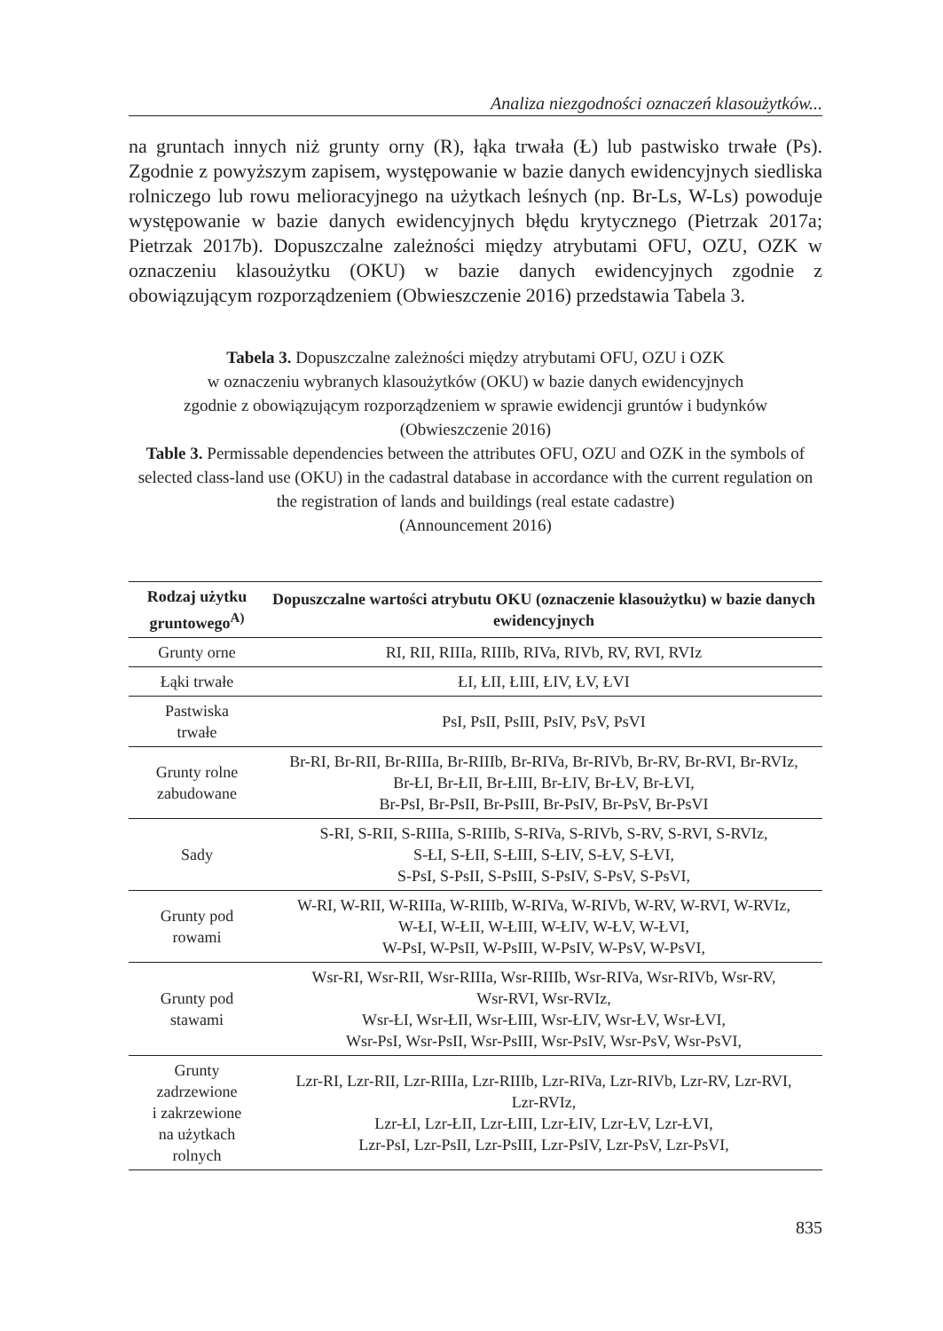Analiza niezgodności oznaczeń klasoużytków...
na gruntach innych niż grunty orny (R), łąka trwała (Ł) lub pastwisko trwałe (Ps). Zgodnie z powyższym zapisem, występowanie w bazie danych ewidencyjnych siedliska rolniczego lub rowu melioracyjnego na użytkach leśnych (np. Br-Ls, W-Ls) powoduje występowanie w bazie danych ewidencyjnych błędu krytycznego (Pietrzak 2017a; Pietrzak 2017b). Dopuszczalne zależności między atrybutami OFU, OZU, OZK w oznaczeniu klasoużytku (OKU) w bazie danych ewidencyjnych zgodnie z obowiązującym rozporządzeniem (Obwieszczenie 2016) przedstawia Tabela 3.
Tabela 3. Dopuszczalne zależności między atrybutami OFU, OZU i OZK
w oznaczeniu wybranych klasoużytków (OKU) w bazie danych ewidencyjnych
zgodnie z obowiązującym rozporządzeniem w sprawie ewidencji gruntów i budynków
(Obwieszczenie 2016)
Table 3. Permissable dependencies between the attributes OFU, OZU and OZK in the symbols of selected class-land use (OKU) in the cadastral database in accordance with the current regulation on the registration of lands and buildings (real estate cadastre)
(Announcement 2016)
| Rodzaj użytku gruntowego<sup>A)</sup> | Dopuszczalne wartości atrybutu OKU (oznaczenie klasoużytku) w bazie danych ewidencyjnych |
| --- | --- |
| Grunty orne | RI, RII, RIIIa, RIIIb, RIVa, RIVb, RV, RVI, RVIz |
| Łąki trwałe | ŁI, ŁII, ŁIII, ŁIV, ŁV, ŁVI |
| Pastwiska trwałe | PsI, PsII, PsIII, PsIV, PsV, PsVI |
| Grunty rolne zabudowane | Br-RI, Br-RII, Br-RIIIa, Br-RIIIb, Br-RIVa, Br-RIVb, Br-RV, Br-RVI, Br-RVIz, Br-ŁI, Br-ŁII, Br-ŁIII, Br-ŁIV, Br-ŁV, Br-ŁVI, Br-PsI, Br-PsII, Br-PsIII, Br-PsIV, Br-PsV, Br-PsVI |
| Sady | S-RI, S-RII, S-RIIIa, S-RIIIb, S-RIVa, S-RIVb, S-RV, S-RVI, S-RVIz, S-ŁI, S-ŁII, S-ŁIII, S-ŁIV, S-ŁV, S-ŁVI, S-PsI, S-PsII, S-PsIII, S-PsIV, S-PsV, S-PsVI, |
| Grunty pod rowami | W-RI, W-RII, W-RIIIa, W-RIIIb, W-RIVa, W-RIVb, W-RV, W-RVI, W-RVIz, W-ŁI, W-ŁII, W-ŁIII, W-ŁIV, W-ŁV, W-ŁVI, W-PsI, W-PsII, W-PsIII, W-PsIV, W-PsV, W-PsVI, |
| Grunty pod stawami | Wsr-RI, Wsr-RII, Wsr-RIIIa, Wsr-RIIIb, Wsr-RIVa, Wsr-RIVb, Wsr-RV, Wsr-RVI, Wsr-RVIz, Wsr-ŁI, Wsr-ŁII, Wsr-ŁIII, Wsr-ŁIV, Wsr-ŁV, Wsr-ŁVI, Wsr-PsI, Wsr-PsII, Wsr-PsIII, Wsr-PsIV, Wsr-PsV, Wsr-PsVI, |
| Grunty zadrzewione i zakrzewione na użytkach rolnych | Lzr-RI, Lzr-RII, Lzr-RIIIa, Lzr-RIIIb, Lzr-RIVa, Lzr-RIVb, Lzr-RV, Lzr-RVI, Lzr-RVIz, Lzr-ŁI, Lzr-ŁII, Lzr-ŁIII, Lzr-ŁIV, Lzr-ŁV, Lzr-ŁVI, Lzr-PsI, Lzr-PsII, Lzr-PsIII, Lzr-PsIV, Lzr-PsV, Lzr-PsVI, |
835